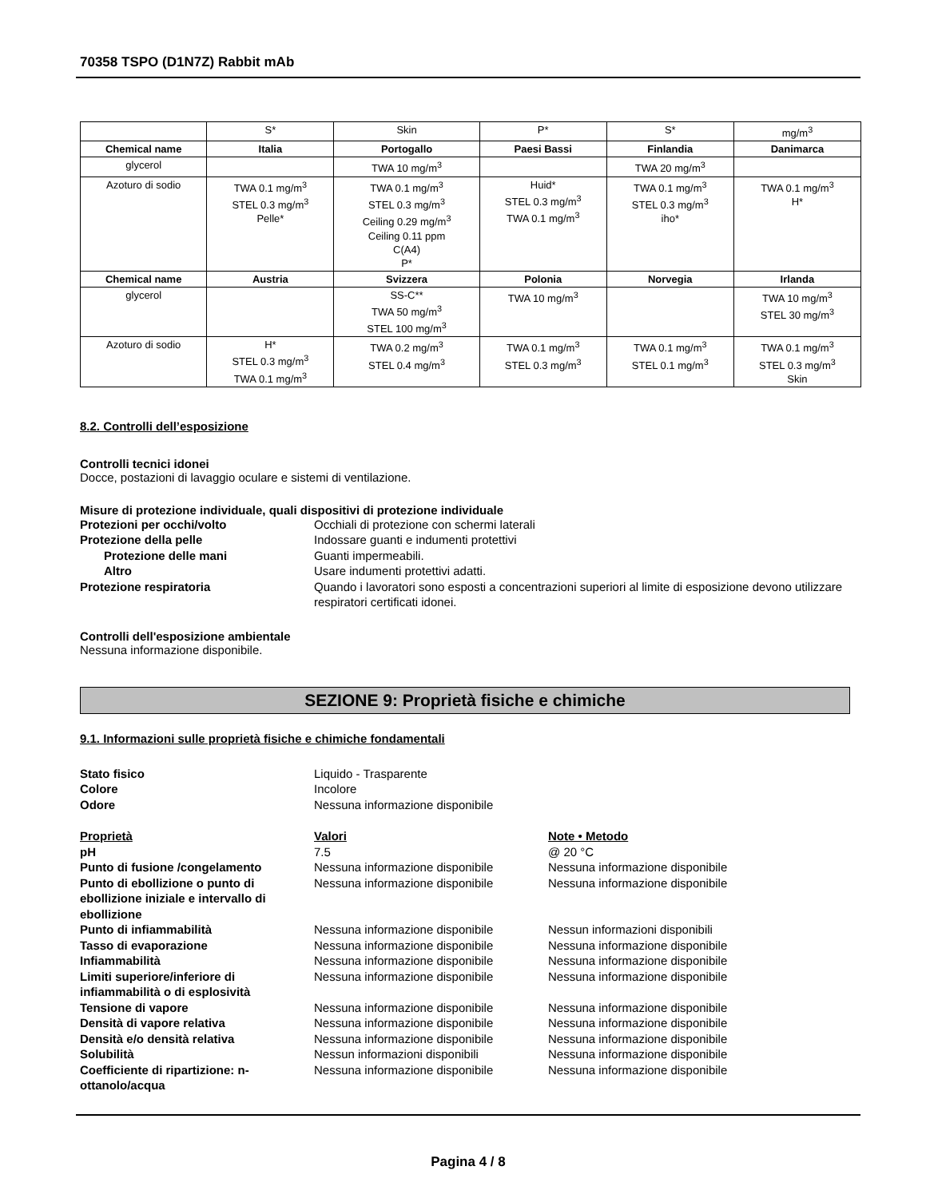70358 TSPO (D1N7Z) Rabbit mAb
| | S* | Skin | P* | S* | mg/m<sup>3</sup> |
| Chemical name | Italia | Portogallo | Paesi Bassi | Finlandia | Danimarca |
| glycerol | | TWA 10 mg/m<sup>3</sup> | | TWA 20 mg/m<sup>3</sup> | |
| Azoturo di sodio | TWA 0.1 mg/m<sup>3</sup> STEL 0.3 mg/m<sup>3</sup> Pelle* | TWA 0.1 mg/m<sup>3</sup> STEL 0.3 mg/m<sup>3</sup> Ceiling 0.29 mg/m<sup>3</sup> Ceiling 0.11 ppm C(A4) P* | Huid* STEL 0.3 mg/m<sup>3</sup> TWA 0.1 mg/m<sup>3</sup> | TWA 0.1 mg/m<sup>3</sup> STEL 0.3 mg/m<sup>3</sup> iho* | TWA 0.1 mg/m<sup>3</sup> H* |
| Chemical name | Austria | Svizzera | Polonia | Norvegia | Irlanda |
| glycerol | | SS-C** TWA 50 mg/m<sup>3</sup> STEL 100 mg/m<sup>3</sup> | TWA 10 mg/m<sup>3</sup> | | TWA 10 mg/m<sup>3</sup> STEL 30 mg/m<sup>3</sup> |
| Azoturo di sodio | H* STEL 0.3 mg/m<sup>3</sup> TWA 0.1 mg/m<sup>3</sup> | TWA 0.2 mg/m<sup>3</sup> STEL 0.4 mg/m<sup>3</sup> | TWA 0.1 mg/m<sup>3</sup> STEL 0.3 mg/m<sup>3</sup> | TWA 0.1 mg/m<sup>3</sup> STEL 0.1 mg/m<sup>3</sup> | TWA 0.1 mg/m<sup>3</sup> STEL 0.3 mg/m<sup>3</sup> Skin |
8.2. Controlli dell’esposizione
Controlli tecnici idonei
Docce, postazioni di lavaggio oculare e sistemi di ventilazione.
Misure di protezione individuale, quali dispositivi di protezione individuale
Protezioni per occhi/volto Occhiali di protezione con schermi laterali
Protezione della pelle Indossare guanti e indumenti protettivi
Protezione delle mani Guanti impermeabili.
Altro Usare indumenti protettivi adatti.
Protezione respiratoria Quando i lavoratori sono esposti a concentrazioni superiori al limite di esposizione devono utilizzare respiratori certificati idonei.
Controlli dell'esposizione ambientale
Nessuna informazione disponibile.
SEZIONE 9: Proprietà fisiche e chimiche
9.1. Informazioni sulle proprietà fisiche e chimiche fondamentali
Stato fisico Liquido - Trasparente
Colore Incolore
Odore Nessuna informazione disponibile
Proprietà Valori Note • Metodo
pH 7.5 @ 20 °C
Punto di fusione /congelamento Nessuna informazione disponibile Nessuna informazione disponibile
Punto di ebollizione o punto di ebollizione iniziale e intervallo di ebollizione
Nessuna informazione disponibile Nessuna informazione disponibile
Punto di infiammabilità Nessuna informazione disponibile Nessun informazioni disponibili
Tasso di evaporazione Nessuna informazione disponibile Nessuna informazione disponibile
Infiammabilità Nessuna informazione disponibile Nessuna informazione disponibile
Limiti superiore/inferiore di infiammabilità o di esplosività
Nessuna informazione disponibile Nessuna informazione disponibile
Tensione di vapore Nessuna informazione disponibile Nessuna informazione disponibile
Densità di vapore relativa Nessuna informazione disponibile Nessuna informazione disponibile
Densità e/o densità relativa Nessuna informazione disponibile Nessuna informazione disponibile
Solubilità Nessun informazioni disponibili Nessuna informazione disponibile
Coefficiente di ripartizione: n-ottanolo/acqua
Nessuna informazione disponibile Nessuna informazione disponibile
Pagina 4 / 8